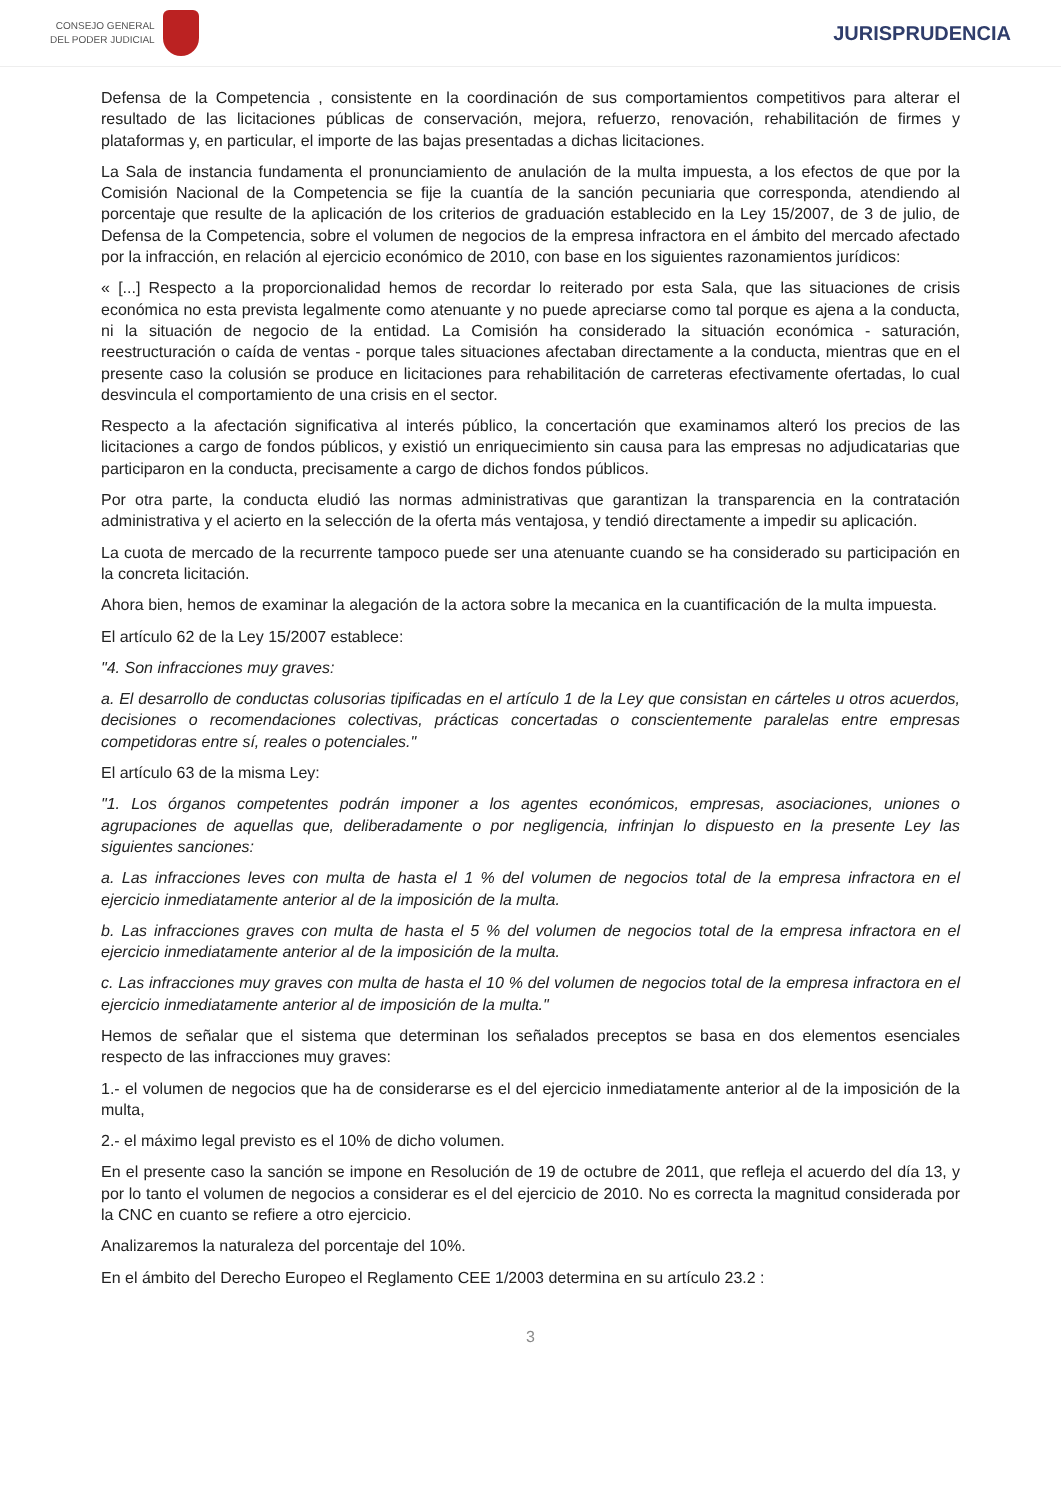CONSEJO GENERAL
DEL PODER JUDICIAL
JURISPRUDENCIA
Defensa de la Competencia , consistente en la coordinación de sus comportamientos competitivos para alterar el resultado de las licitaciones públicas de conservación, mejora, refuerzo, renovación, rehabilitación de firmes y plataformas y, en particular, el importe de las bajas presentadas a dichas licitaciones.
La Sala de instancia fundamenta el pronunciamiento de anulación de la multa impuesta, a los efectos de que por la Comisión Nacional de la Competencia se fije la cuantía de la sanción pecuniaria que corresponda, atendiendo al porcentaje que resulte de la aplicación de los criterios de graduación establecido en la Ley 15/2007, de 3 de julio, de Defensa de la Competencia, sobre el volumen de negocios de la empresa infractora en el ámbito del mercado afectado por la infracción, en relación al ejercicio económico de 2010, con base en los siguientes razonamientos jurídicos:
« [...] Respecto a la proporcionalidad hemos de recordar lo reiterado por esta Sala, que las situaciones de crisis económica no esta prevista legalmente como atenuante y no puede apreciarse como tal porque es ajena a la conducta, ni la situación de negocio de la entidad. La Comisión ha considerado la situación económica - saturación, reestructuración o caída de ventas - porque tales situaciones afectaban directamente a la conducta, mientras que en el presente caso la colusión se produce en licitaciones para rehabilitación de carreteras efectivamente ofertadas, lo cual desvincula el comportamiento de una crisis en el sector.
Respecto a la afectación significativa al interés público, la concertación que examinamos alteró los precios de las licitaciones a cargo de fondos públicos, y existió un enriquecimiento sin causa para las empresas no adjudicatarias que participaron en la conducta, precisamente a cargo de dichos fondos públicos.
Por otra parte, la conducta eludió las normas administrativas que garantizan la transparencia en la contratación administrativa y el acierto en la selección de la oferta más ventajosa, y tendió directamente a impedir su aplicación.
La cuota de mercado de la recurrente tampoco puede ser una atenuante cuando se ha considerado su participación en la concreta licitación.
Ahora bien, hemos de examinar la alegación de la actora sobre la mecanica en la cuantificación de la multa impuesta.
El artículo 62 de la Ley 15/2007 establece:
"4. Son infracciones muy graves:
a. El desarrollo de conductas colusorias tipificadas en el artículo 1 de la Ley que consistan en cárteles u otros acuerdos, decisiones o recomendaciones colectivas, prácticas concertadas o conscientemente paralelas entre empresas competidoras entre sí, reales o potenciales."
El artículo 63 de la misma Ley:
"1. Los órganos competentes podrán imponer a los agentes económicos, empresas, asociaciones, uniones o agrupaciones de aquellas que, deliberadamente o por negligencia, infrinjan lo dispuesto en la presente Ley las siguientes sanciones:
a. Las infracciones leves con multa de hasta el 1 % del volumen de negocios total de la empresa infractora en el ejercicio inmediatamente anterior al de la imposición de la multa.
b. Las infracciones graves con multa de hasta el 5 % del volumen de negocios total de la empresa infractora en el ejercicio inmediatamente anterior al de la imposición de la multa.
c. Las infracciones muy graves con multa de hasta el 10 % del volumen de negocios total de la empresa infractora en el ejercicio inmediatamente anterior al de imposición de la multa."
Hemos de señalar que el sistema que determinan los señalados preceptos se basa en dos elementos esenciales respecto de las infracciones muy graves:
1.- el volumen de negocios que ha de considerarse es el del ejercicio inmediatamente anterior al de la imposición de la multa,
2.- el máximo legal previsto es el 10% de dicho volumen.
En el presente caso la sanción se impone en Resolución de 19 de octubre de 2011, que refleja el acuerdo del día 13, y por lo tanto el volumen de negocios a considerar es el del ejercicio de 2010. No es correcta la magnitud considerada por la CNC en cuanto se refiere a otro ejercicio.
Analizaremos la naturaleza del porcentaje del 10%.
En el ámbito del Derecho Europeo el Reglamento CEE 1/2003 determina en su artículo 23.2 :
3